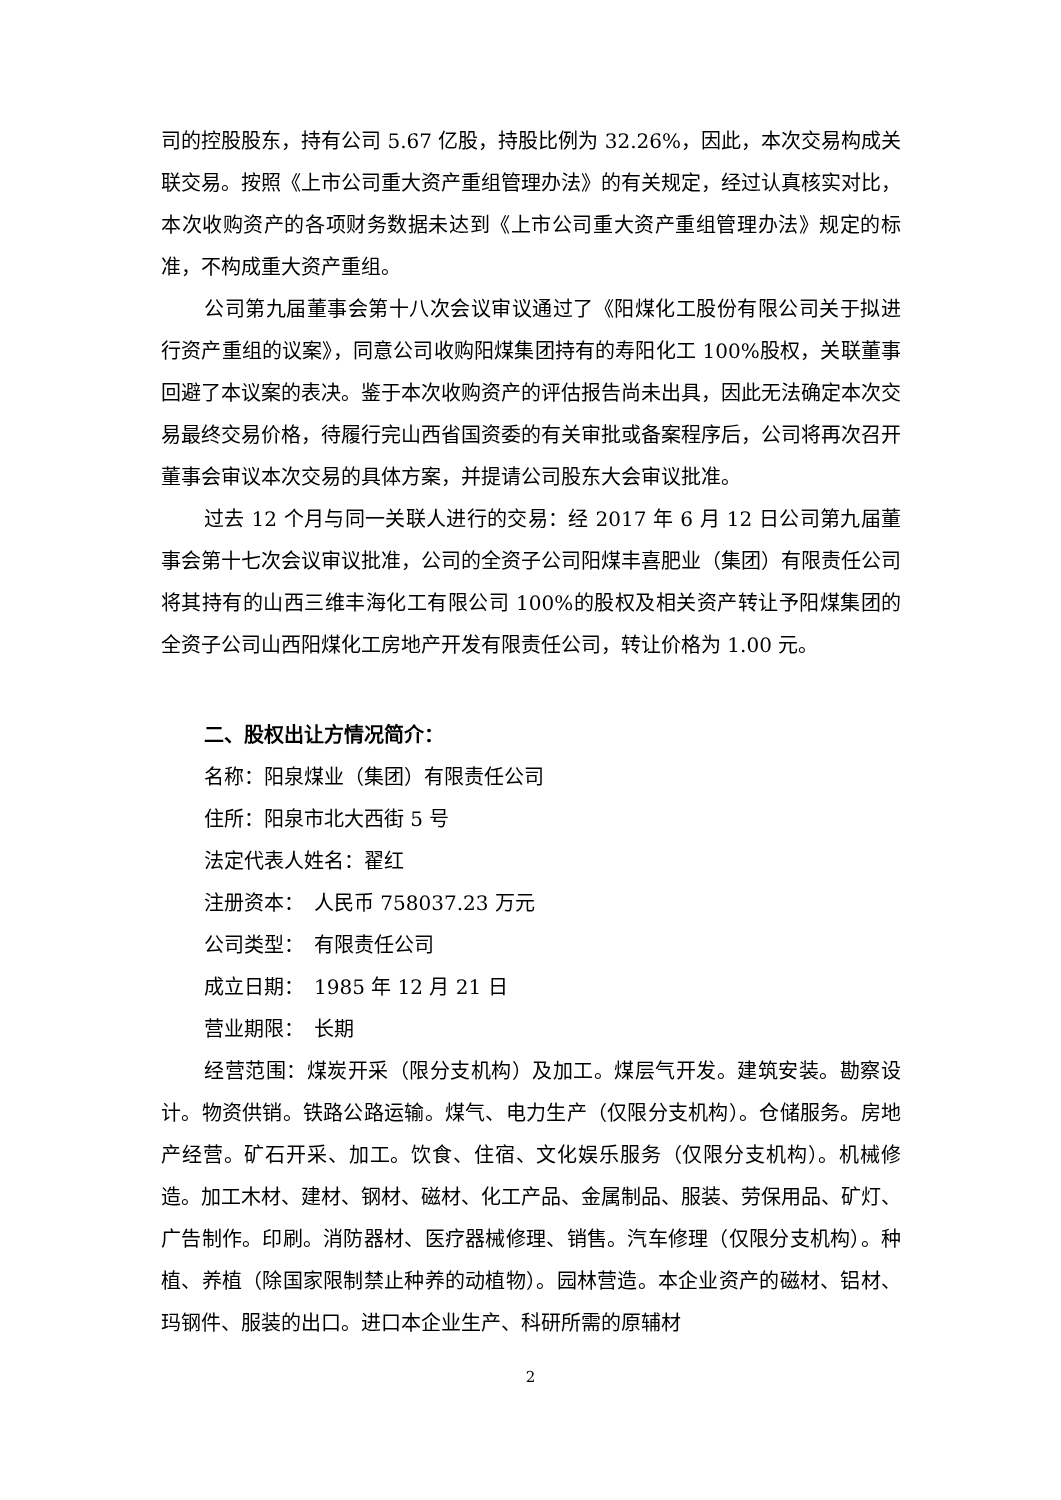司的控股股东，持有公司 5.67 亿股，持股比例为 32.26%，因此，本次交易构成关联交易。按照《上市公司重大资产重组管理办法》的有关规定，经过认真核实对比，本次收购资产的各项财务数据未达到《上市公司重大资产重组管理办法》规定的标准，不构成重大资产重组。
公司第九届董事会第十八次会议审议通过了《阳煤化工股份有限公司关于拟进行资产重组的议案》，同意公司收购阳煤集团持有的寿阳化工 100%股权，关联董事回避了本议案的表决。鉴于本次收购资产的评估报告尚未出具，因此无法确定本次交易最终交易价格，待履行完山西省国资委的有关审批或备案程序后，公司将再次召开董事会审议本次交易的具体方案，并提请公司股东大会审议批准。
过去 12 个月与同一关联人进行的交易：经 2017 年 6 月 12 日公司第九届董事会第十七次会议审议批准，公司的全资子公司阳煤丰喜肥业（集团）有限责任公司将其持有的山西三维丰海化工有限公司 100%的股权及相关资产转让予阳煤集团的全资子公司山西阳煤化工房地产开发有限责任公司，转让价格为 1.00 元。
二、股权出让方情况简介：
名称：阳泉煤业（集团）有限责任公司
住所：阳泉市北大西街 5 号
法定代表人姓名：翟红
注册资本：　人民币 758037.23 万元
公司类型：　有限责任公司
成立日期：　1985 年 12 月 21 日
营业期限：　长期
经营范围：煤炭开采（限分支机构）及加工。煤层气开发。建筑安装。勘察设计。物资供销。铁路公路运输。煤气、电力生产（仅限分支机构）。仓储服务。房地产经营。矿石开采、加工。饮食、住宿、文化娱乐服务（仅限分支机构）。机械修造。加工木材、建材、钢材、磁材、化工产品、金属制品、服装、劳保用品、矿灯、广告制作。印刷。消防器材、医疗器械修理、销售。汽车修理（仅限分支机构）。种植、养植（除国家限制禁止种养的动植物）。园林营造。本企业资产的磁材、铝材、玛钢件、服装的出口。进口本企业生产、科研所需的原辅材
2